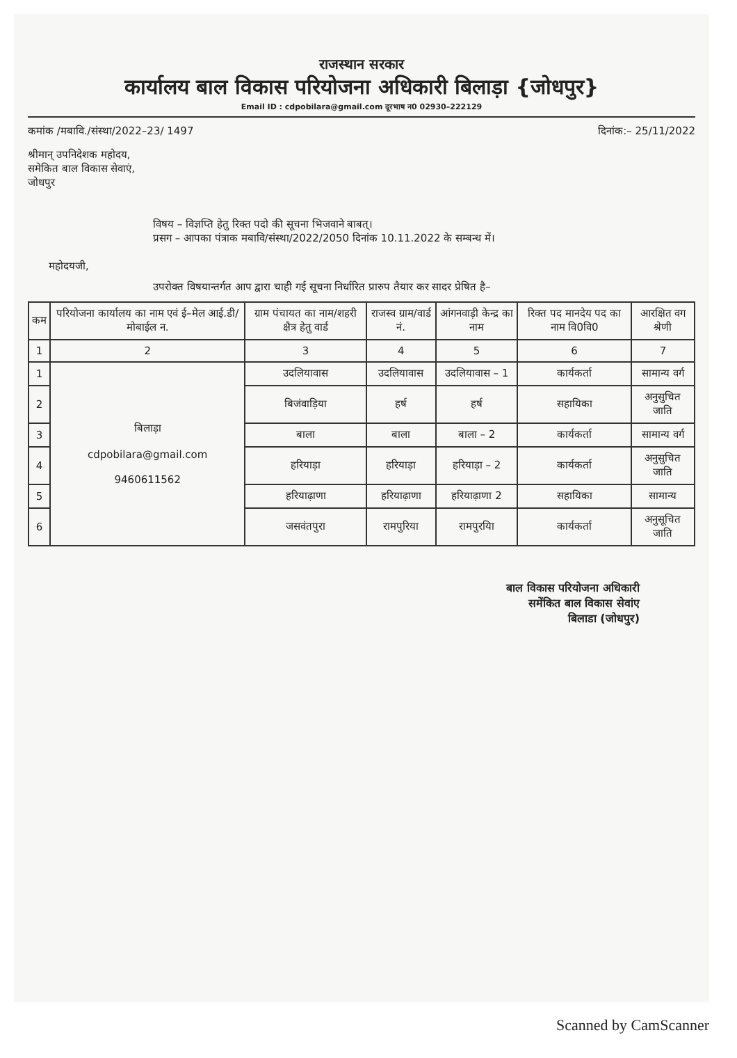राजस्थान सरकार
कार्यालय बाल विकास परियोजना अधिकारी बिलाड़ा {जोधपुर}
Email ID : cdpobilara@gmail.com दूरभाष न0 02930–222129
कमांक /मबावि./संस्था/2022–23/ 1497 दिनांक:– 25/11/2022
श्रीमान् उपनिदेशक महोदय,
समेकित बाल विकास सेवाएं,
जोधपुर
विषय – विज्ञप्ति हेतु रिक्त पदो की सूचना भिजवाने बाबत्।
प्रसग – आपका पंत्राक मबावि/संस्था/2022/2050 दिनांक 10.11.2022 के सम्बन्ध में।
महोदयजी,
उपरोक्त विषयान्तर्गत आप द्वारा चाही गई सूचना निर्धारित प्रारुप तैयार कर सादर प्रेषित है–
| कम | परियोजना कार्यालय का नाम एवं ई–मेल आई.डी/मोबाईल न. | ग्राम पंचायत का नाम/शहरी क्षैत्र हेतु वार्ड | राजस्व ग्राम/वार्ड नं. | आंगनवाड़ी केन्द्र का नाम | रिक्त पद मानदेय पद का नाम वि0वि0 | आरक्षित वग श्रेणी |
| --- | --- | --- | --- | --- | --- | --- |
| 1 | 2 | 3 | 4 | 5 | 6 | 7 |
| 1 | बिलाड़ा cdpobilara@gmail.com 9460611562 | उदलियावास | उदलियावास | उदलियावास – 1 | कार्यकर्ता | सामान्य वर्ग |
| 2 | | बिजंवाड़िया | हर्ष | हर्ष | सहायिका | अनुसुचित जाति |
| 3 | | बाला | बाला | बाला – 2 | कार्यकर्ता | सामान्य वर्ग |
| 4 | | हरियाड़ा | हरियाड़ा | हरियाड़ा – 2 | कार्यकर्ता | अनुसुचित जाति |
| 5 | | हरियाढ़ाणा | हरियाढ़ाणा | हरियाढ़ाणा 2 | सहायिका | सामान्य |
| 6 | | जसवंतपुरा | रामपुरिया | रामपुरयिा | कार्यकर्ता | अनुसूचित जाति |
बाल विकास परियोजना अधिकारी
समेंकित बाल विकास सेवांए
बिलाडा (जोधपुर)
Scanned by CamScanner